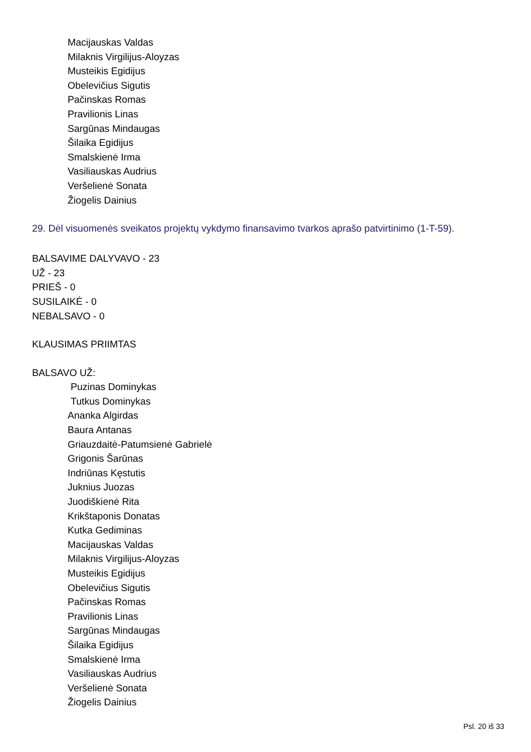Macijauskas Valdas
Milaknis Virgilijus-Aloyzas
Musteikis Egidijus
Obelevičius Sigutis
Pačinskas Romas
Pravilionis Linas
Sargūnas Mindaugas
Šilaika Egidijus
Smalskienė Irma
Vasiliauskas Audrius
Veršelienė Sonata
Žiogelis Dainius
29. Dėl visuomenės sveikatos projektų vykdymo finansavimo tvarkos aprašo patvirtinimo (1-T-59).
BALSAVIME DALYVAVO - 23
UŽ - 23
PRIEŠ - 0
SUSILAIKĖ - 0
NEBALSAVO - 0
KLAUSIMAS PRIIMTAS
BALSAVO UŽ:
Puzinas Dominykas
Tutkus Dominykas
Ananka Algirdas
Baura Antanas
Griauzdaitė-Patumsienė Gabrielė
Grigonis Šarūnas
Indriūnas Kęstutis
Juknius Juozas
Juodiškienė Rita
Krikštaponis Donatas
Kutka Gediminas
Macijauskas Valdas
Milaknis Virgilijus-Aloyzas
Musteikis Egidijus
Obelevičius Sigutis
Pačinskas Romas
Pravilionis Linas
Sargūnas Mindaugas
Šilaika Egidijus
Smalskienė Irma
Vasiliauskas Audrius
Veršelienė Sonata
Žiogelis Dainius
Psl. 20 iš 33